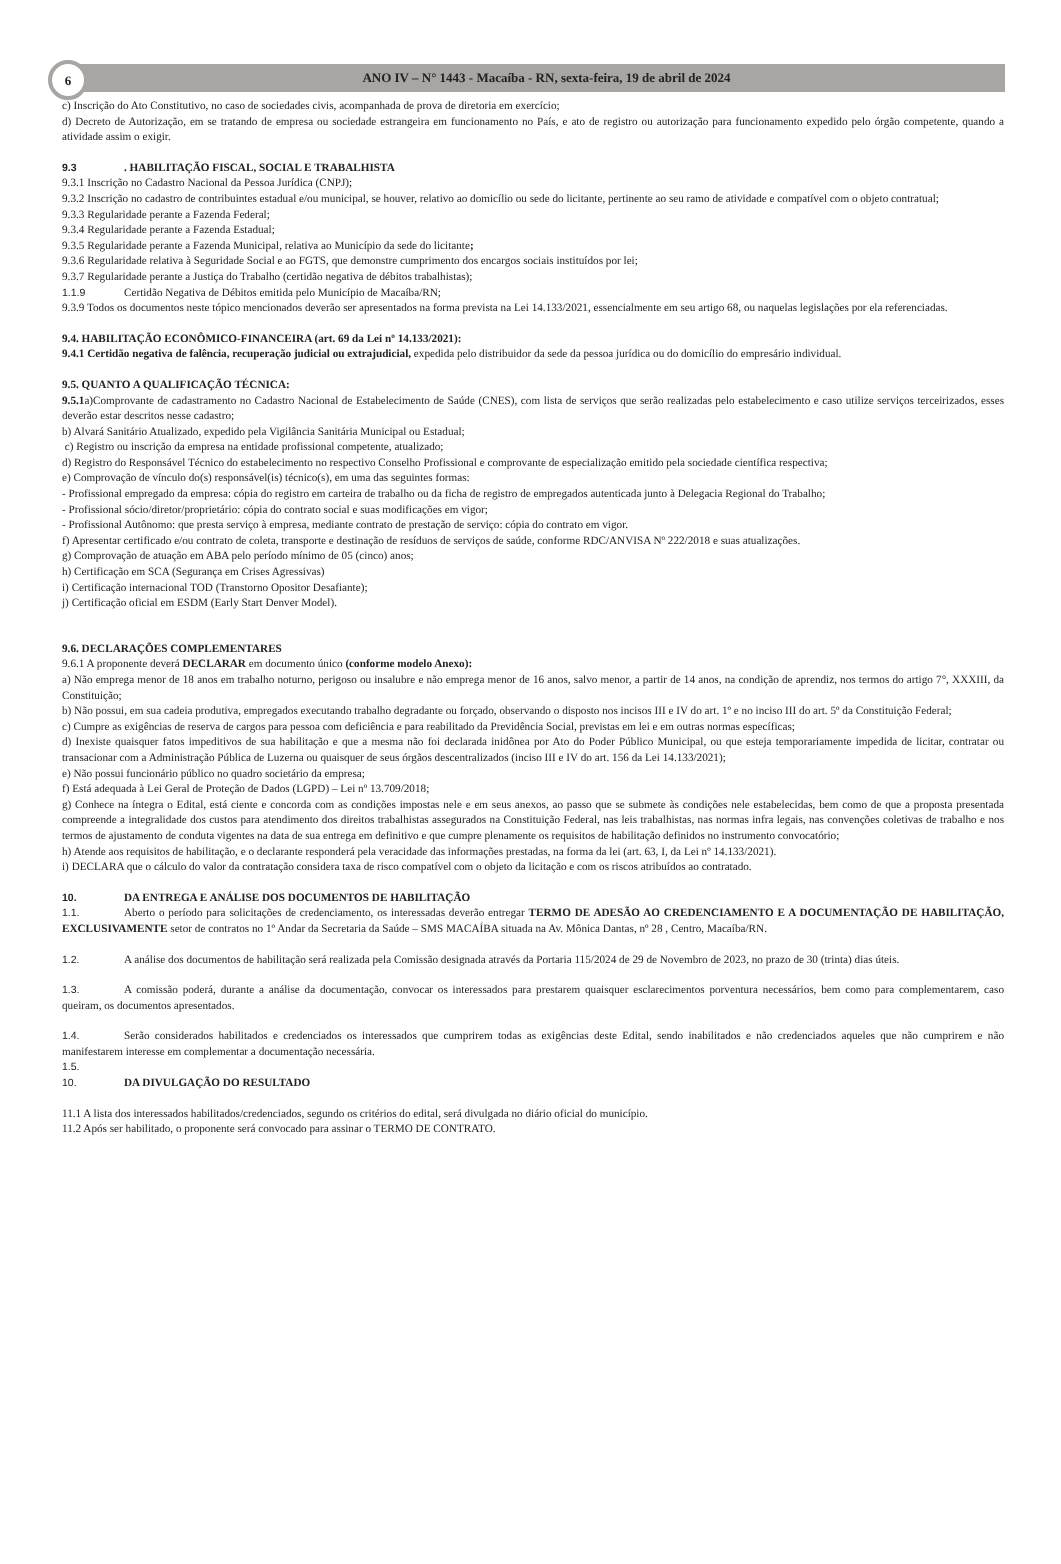6
ANO IV – N° 1443 - Macaíba - RN, sexta-feira, 19 de abril de 2024
c) Inscrição do Ato Constitutivo, no caso de sociedades civis, acompanhada de prova de diretoria em exercício;
d) Decreto de Autorização, em se tratando de empresa ou sociedade estrangeira em funcionamento no País, e ato de registro ou autorização para funcionamento expedido pelo órgão competente, quando a atividade assim o exigir.
9.3. HABILITAÇÃO FISCAL, SOCIAL E TRABALHISTA
9.3.1 Inscrição no Cadastro Nacional da Pessoa Jurídica (CNPJ);
9.3.2 Inscrição no cadastro de contribuintes estadual e/ou municipal, se houver, relativo ao domicílio ou sede do licitante, pertinente ao seu ramo de atividade e compatível com o objeto contratual;
9.3.3 Regularidade perante a Fazenda Federal;
9.3.4 Regularidade perante a Fazenda Estadual;
9.3.5 Regularidade perante a Fazenda Municipal, relativa ao Município da sede do licitante;
9.3.6 Regularidade relativa à Seguridade Social e ao FGTS, que demonstre cumprimento dos encargos sociais instituídos por lei;
9.3.7 Regularidade perante a Justiça do Trabalho (certidão negativa de débitos trabalhistas);
1.1.9 Certidão Negativa de Débitos emitida pelo Município de Macaíba/RN;
9.3.9 Todos os documentos neste tópico mencionados deverão ser apresentados na forma prevista na Lei 14.133/2021, essencialmente em seu artigo 68, ou naquelas legislações por ela referenciadas.
9.4. HABILITAÇÃO ECONÔMICO-FINANCEIRA (art. 69 da Lei nº 14.133/2021):
9.4.1 Certidão negativa de falência, recuperação judicial ou extrajudicial, expedida pelo distribuidor da sede da pessoa jurídica ou do domicílio do empresário individual.
9.5. QUANTO A QUALIFICAÇÃO TÉCNICA:
9.5.1a)Comprovante de cadastramento no Cadastro Nacional de Estabelecimento de Saúde (CNES), com lista de serviços que serão realizadas pelo estabelecimento e caso utilize serviços terceirizados, esses deverão estar descritos nesse cadastro;
b) Alvará Sanitário Atualizado, expedido pela Vigilância Sanitária Municipal ou Estadual;
c) Registro ou inscrição da empresa na entidade profissional competente, atualizado;
d) Registro do Responsável Técnico do estabelecimento no respectivo Conselho Profissional e comprovante de especialização emitido pela sociedade científica respectiva;
e) Comprovação de vínculo do(s) responsável(is) técnico(s), em uma das seguintes formas:
- Profissional empregado da empresa: cópia do registro em carteira de trabalho ou da ficha de registro de empregados autenticada junto à Delegacia Regional do Trabalho;
- Profissional sócio/diretor/proprietário: cópia do contrato social e suas modificações em vigor;
- Profissional Autônomo: que presta serviço à empresa, mediante contrato de prestação de serviço: cópia do contrato em vigor.
f) Apresentar certificado e/ou contrato de coleta, transporte e destinação de resíduos de serviços de saúde, conforme RDC/ANVISA Nº 222/2018 e suas atualizações.
g) Comprovação de atuação em ABA pelo período mínimo de 05 (cinco) anos;
h) Certificação em SCA (Segurança em Crises Agressivas)
i) Certificação internacional TOD (Transtorno Opositor Desafiante);
j) Certificação oficial em ESDM (Early Start Denver Model).
9.6. DECLARAÇÕES COMPLEMENTARES
9.6.1 A proponente deverá DECLARAR em documento único (conforme modelo Anexo):
a) Não emprega menor de 18 anos em trabalho noturno, perigoso ou insalubre e não emprega menor de 16 anos, salvo menor, a partir de 14 anos, na condição de aprendiz, nos termos do artigo 7°, XXXIII, da Constituição;
b) Não possui, em sua cadeia produtiva, empregados executando trabalho degradante ou forçado, observando o disposto nos incisos III e IV do art. 1º e no inciso III do art. 5º da Constituição Federal;
c) Cumpre as exigências de reserva de cargos para pessoa com deficiência e para reabilitado da Previdência Social, previstas em lei e em outras normas específicas;
d) Inexiste quaisquer fatos impeditivos de sua habilitação e que a mesma não foi declarada inidônea por Ato do Poder Público Municipal, ou que esteja temporariamente impedida de licitar, contratar ou transacionar com a Administração Pública de Luzerna ou quaisquer de seus órgãos descentralizados (inciso III e IV do art. 156 da Lei 14.133/2021);
e) Não possui funcionário público no quadro societário da empresa;
f) Está adequada à Lei Geral de Proteção de Dados (LGPD) – Lei nº 13.709/2018;
g) Conhece na íntegra o Edital, está ciente e concorda com as condições impostas nele e em seus anexos, ao passo que se submete às condições nele estabelecidas, bem como de que a proposta presentada compreende a integralidade dos custos para atendimento dos direitos trabalhistas assegurados na Constituição Federal, nas leis trabalhistas, nas normas infra legais, nas convenções coletivas de trabalho e nos termos de ajustamento de conduta vigentes na data de sua entrega em definitivo e que cumpre plenamente os requisitos de habilitação definidos no instrumento convocatório;
h) Atende aos requisitos de habilitação, e o declarante responderá pela veracidade das informações prestadas, na forma da lei (art. 63, I, da Lei nº 14.133/2021).
i) DECLARA que o cálculo do valor da contratação considera taxa de risco compatível com o objeto da licitação e com os riscos atribuídos ao contratado.
10. DA ENTREGA E ANÁLISE DOS DOCUMENTOS DE HABILITAÇÃO
1.1. Aberto o período para solicitações de credenciamento, os interessadas deverão entregar TERMO DE ADESÃO AO CREDENCIAMENTO E A DOCUMENTAÇÃO DE HABILITAÇÃO, EXCLUSIVAMENTE setor de contratos no 1º Andar da Secretaria da Saúde – SMS MACAÍBA situada na Av. Mônica Dantas, nº 28 , Centro, Macaíba/RN.
1.2. A análise dos documentos de habilitação será realizada pela Comissão designada através da Portaria 115/2024 de 29 de Novembro de 2023, no prazo de 30 (trinta) dias úteis.
1.3. A comissão poderá, durante a análise da documentação, convocar os interessados para prestarem quaisquer esclarecimentos porventura necessários, bem como para complementarem, caso queiram, os documentos apresentados.
1.4. Serão considerados habilitados e credenciados os interessados que cumprirem todas as exigências deste Edital, sendo inabilitados e não credenciados aqueles que não cumprirem e não manifestarem interesse em complementar a documentação necessária.
1.5.
10. DA DIVULGAÇÃO DO RESULTADO
11.1 A lista dos interessados habilitados/credenciados, segundo os critérios do edital, será divulgada no diário oficial do município.
11.2 Após ser habilitado, o proponente será convocado para assinar o TERMO DE CONTRATO.